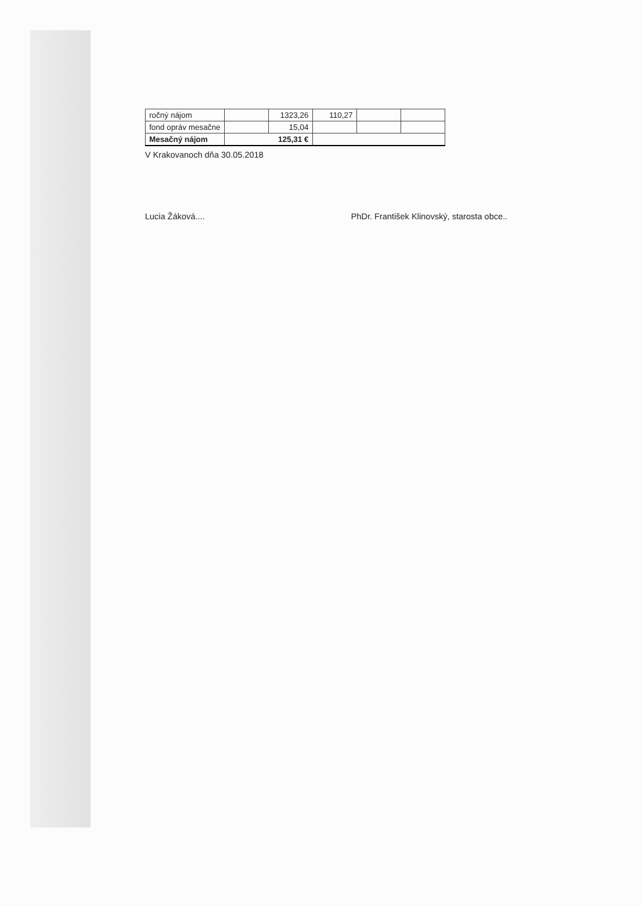| ročný nájom | | 1323,26 | 110,27 | | |
| fond opráv mesačne | | 15,04 | | | |
| Mesačný nájom | 125,31 € | | | | |
V Krakovanoch dňa 30.05.2018
Lucia Žáková.... PhDr. František Klinovský, starosta obce..